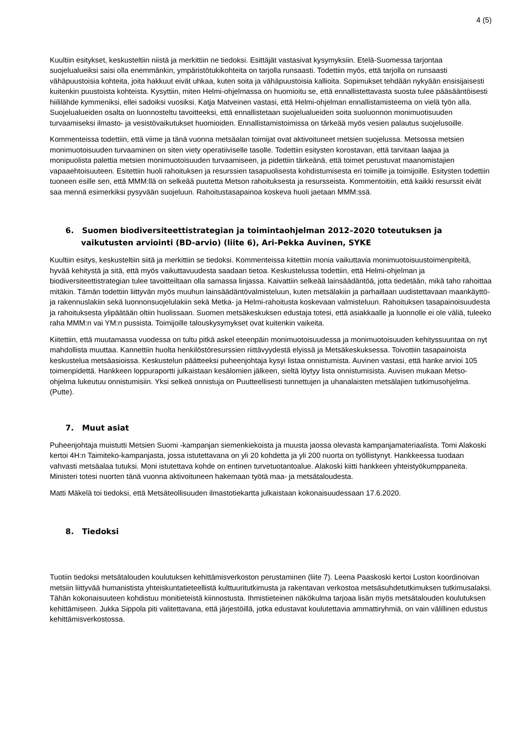4 (5)
Kuultiin esitykset, keskusteltiin niistä ja merkittiin ne tiedoksi. Esittäjät vastasivat kysymyksiin. Etelä-Suomessa tarjontaa suojelualueiksi saisi olla enemmänkin, ympäristötukikohteita on tarjolla runsaasti. Todettiin myös, että tarjolla on runsaasti vähäpuustoisia kohteita, joita hakkuut eivät uhkaa, kuten soita ja vähäpuustoisia kallioita. Sopimukset tehdään nykyään ensisijaisesti kuitenkin puustoista kohteista. Kysyttiin, miten Helmi-ohjelmassa on huomioitu se, että ennallistettavasta suosta tulee pääsääntöisesti hiililähde kymmeniksi, ellei sadoiksi vuosiksi. Katja Matveinen vastasi, että Helmi-ohjelman ennallistamisteema on vielä työn alla. Suojelualueiden osalta on luonnosteltu tavoitteeksi, että ennallistetaan suojelualueiden soita suoluonnon monimuotisuuden turvaamiseksi ilmasto- ja vesistövaikutukset huomioiden. Ennallistamistoimissa on tärkeää myös vesien palautus suojelusoille.
Kommenteissa todettiin, että viime ja tänä vuonna metsäalan toimijat ovat aktivoituneet metsien suojelussa. Metsossa metsien monimuotoisuuden turvaaminen on siten viety operatiiviselle tasolle. Todettiin esitysten korostavan, että tarvitaan laajaa ja monipuolista palettia metsien monimuotoisuuden turvaamiseen, ja pidettiin tärkeänä, että toimet perustuvat maanomistajien vapaaehtoisuuteen. Esitettiin huoli rahoituksen ja resurssien tasapuolisesta kohdistumisesta eri toimille ja toimijoille. Esitysten todettiin tuoneen esille sen, että MMM:llä on selkeää puutetta Metson rahoituksesta ja resursseista. Kommentoitiin, että kaikki resurssit eivät saa mennä esimerkiksi pysyvään suojeluun. Rahoitustasapainoa koskeva huoli jaetaan MMM:ssä.
6. Suomen biodiversiteettistrategian ja toimintaohjelman 2012–2020 toteutuksen ja vaikutusten arviointi (BD-arvio) (liite 6), Ari-Pekka Auvinen, SYKE
Kuultiin esitys, keskusteltiin siitä ja merkittiin se tiedoksi. Kommenteissa kiitettiin monia vaikuttavia monimuotoisuustoimenpiteitä, hyvää kehitystä ja sitä, että myös vaikuttavuudesta saadaan tietoa. Keskustelussa todettiin, että Helmi-ohjelman ja biodiversiteettistrategian tulee tavoitteiltaan olla samassa linjassa. Kaivattiin selkeää lainsäädäntöä, jotta tiedetään, mikä taho rahoittaa mitäkin. Tämän todettiin liittyvän myös muuhun lainsäädäntövalmisteluun, kuten metsälakiin ja parhaillaan uudistettavaan maankäyttö- ja rakennuslakiin sekä luonnonsuojelulakiin sekä Metka- ja Helmi-rahoitusta koskevaan valmisteluun. Rahoituksen tasapainoisuudesta ja rahoituksesta ylipäätään oltiin huolissaan. Suomen metsäkeskuksen edustaja totesi, että asiakkaalle ja luonnolle ei ole väliä, tuleeko raha MMM:n vai YM:n pussista. Toimijoille talouskysymykset ovat kuitenkin vaikeita.
Kiitettiin, että muutamassa vuodessa on tultu pitkä askel eteenpäin monimuotoisuudessa ja monimuotoisuuden kehityssuuntaa on nyt mahdollista muuttaa. Kannettiin huolta henkilöstöresurssien riittävyydestä elyissä ja Metsäkeskuksessa. Toivottiin tasapainoista keskustelua metsäasioissa. Keskustelun päätteeksi puheenjohtaja kysyi listaa onnistumista. Auvinen vastasi, että hanke arvioi 105 toimenpidettä. Hankkeen loppuraportti julkaistaan kesälomien jälkeen, sieltä löytyy lista onnistumisista. Auvisen mukaan Metso-ohjelma lukeutuu onnistumisiin. Yksi selkeä onnistuja on Puutteellisesti tunnettujen ja uhanalaisten metsälajien tutkimusohjelma. (Putte).
7. Muut asiat
Puheenjohtaja muistutti Metsien Suomi -kampanjan siemenkiekoista ja muusta jaossa olevasta kampanjamateriaalista. Tomi Alakoski kertoi 4H:n Taimiteko-kampanjasta, jossa istutettavana on yli 20 kohdetta ja yli 200 nuorta on työllistynyt. Hankkeessa tuodaan vahvasti metsäalaa tutuksi. Moni istutettava kohde on entinen turvetuotantoalue. Alakoski kiitti hankkeen yhteistyökumppaneita. Ministeri totesi nuorten tänä vuonna aktivoituneen hakemaan työtä maa- ja metsätaloudesta.
Matti Mäkelä toi tiedoksi, että Metsäteollisuuden ilmastotiekartta julkaistaan kokonaisuudessaan 17.6.2020.
8. Tiedoksi
Tuotiin tiedoksi metsätalouden koulutuksen kehittämisverkoston perustaminen (liite 7). Leena Paaskoski kertoi Luston koordinoivan metsiin liittyvää humanistista yhteiskuntatieteellistä kulttuuritutkimusta ja rakentavan verkostoa metsäsuhdetutkimuksen tutkimusalaksi. Tähän kokonaisuuteen kohdistuu monitieteistä kiinnostusta. Ihmistieteinen näkökulma tarjoaa lisän myös metsätalouden koulutuksen kehittämiseen. Jukka Sippola piti valitettavana, että järjestöillä, jotka edustavat koulutettavia ammattiryhmiä, on vain välillinen edustus kehittämisverkostossa.